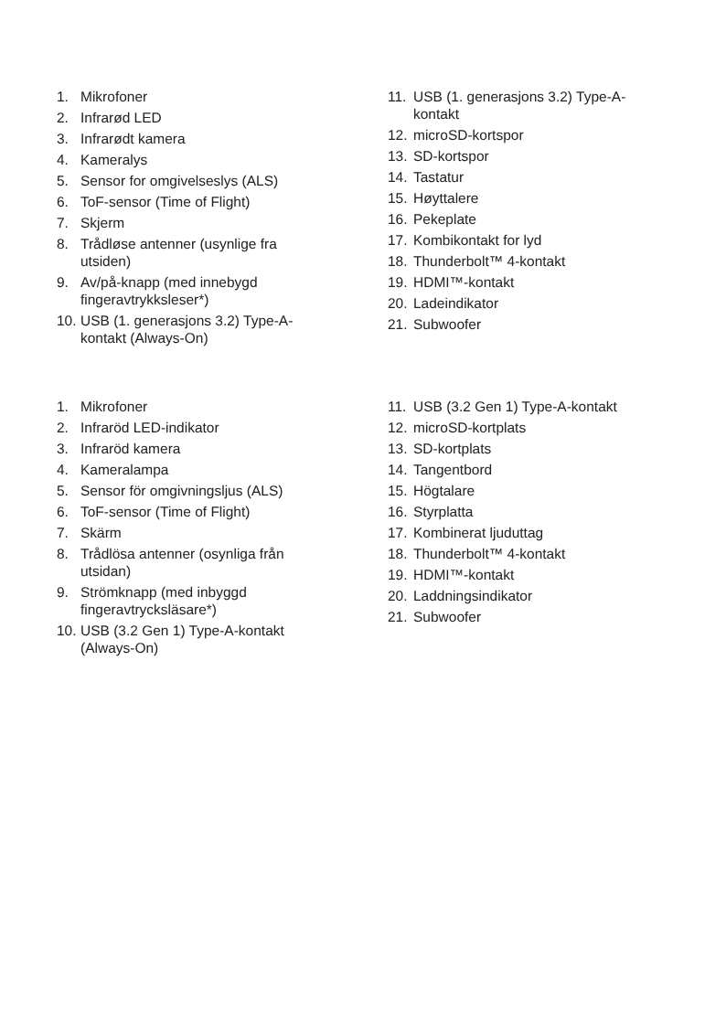1. Mikrofoner
2. Infrarød LED
3. Infrarødt kamera
4. Kameralys
5. Sensor for omgivelseslys (ALS)
6. ToF-sensor (Time of Flight)
7. Skjerm
8. Trådløse antenner (usynlige fra
utsiden)
9. Av/på-knapp (med innebygd
fingeravtrykksleser*)
10. USB (1. generasjons 3.2) Type-A-
kontakt (Always-On)
11. USB (1. generasjons 3.2) Type-A-
kontakt
12. microSD-kortspor
13. SD-kortspor
14. Tastatur
15. Høyttalere
16. Pekeplate
17. Kombikontakt for lyd
18. Thunderbolt™ 4-kontakt
19. HDMI™-kontakt
20. Ladeindikator
21. Subwoofer
1. Mikrofoner
2. Infraröd LED-indikator
3. Infraröd kamera
4. Kameralampa
5. Sensor för omgivningsljus (ALS)
6. ToF-sensor (Time of Flight)
7. Skärm
8. Trådlösa antenner (osynliga från
utsidan)
9. Strömknapp (med inbyggd
fingeravtrycksläsare*)
10. USB (3.2 Gen 1) Type-A-kontakt
(Always-On)
11. USB (3.2 Gen 1) Type-A-kontakt
12. microSD-kortplats
13. SD-kortplats
14. Tangentbord
15. Högtalare
16. Styrplatta
17. Kombinerat ljuduttag
18. Thunderbolt™ 4-kontakt
19. HDMI™-kontakt
20. Laddningsindikator
21. Subwoofer